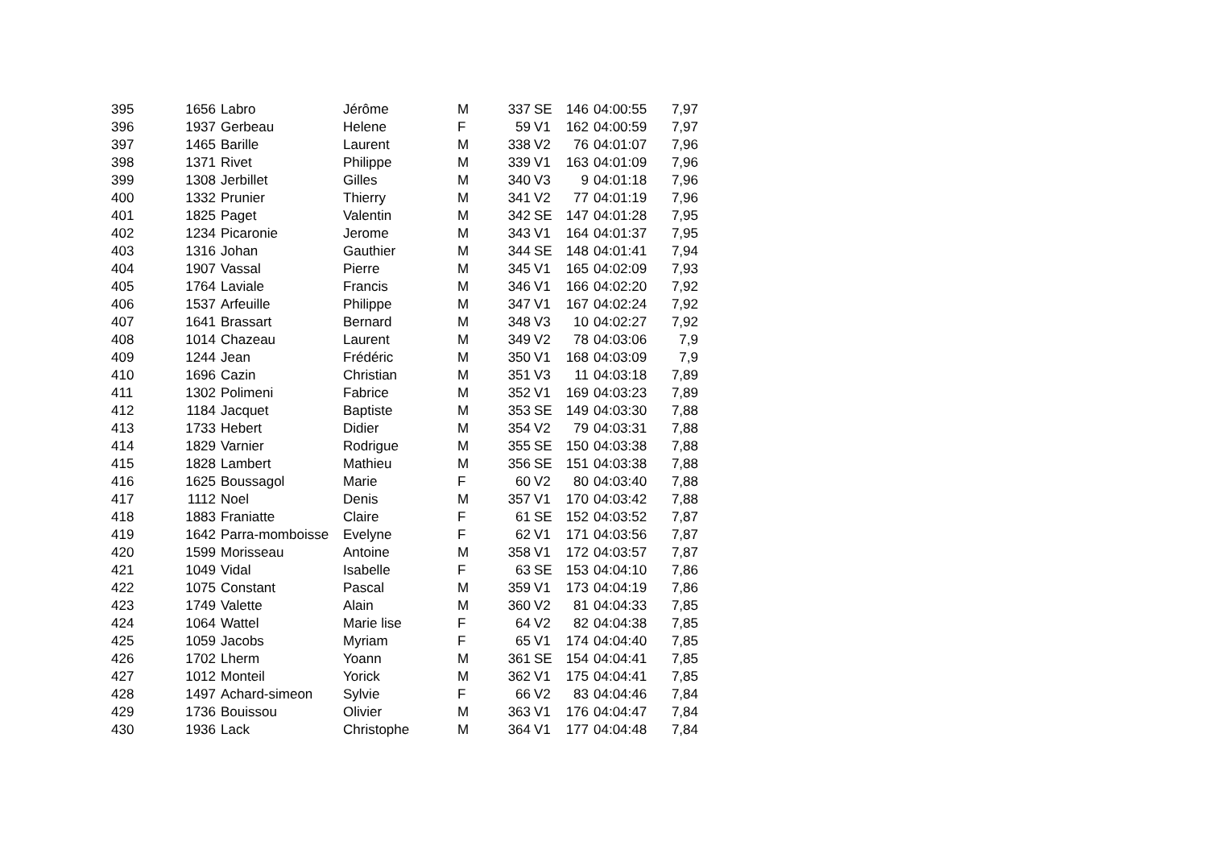| 395 | 1656 | Labro | Jérôme | M | 337 | SE | 146 | 04:00:55 | 7,97 |
| 396 | 1937 | Gerbeau | Helene | F | 59 | V1 | 162 | 04:00:59 | 7,97 |
| 397 | 1465 | Barille | Laurent | M | 338 | V2 | 76 | 04:01:07 | 7,96 |
| 398 | 1371 | Rivet | Philippe | M | 339 | V1 | 163 | 04:01:09 | 7,96 |
| 399 | 1308 | Jerbillet | Gilles | M | 340 | V3 | 9 | 04:01:18 | 7,96 |
| 400 | 1332 | Prunier | Thierry | M | 341 | V2 | 77 | 04:01:19 | 7,96 |
| 401 | 1825 | Paget | Valentin | M | 342 | SE | 147 | 04:01:28 | 7,95 |
| 402 | 1234 | Picaronie | Jerome | M | 343 | V1 | 164 | 04:01:37 | 7,95 |
| 403 | 1316 | Johan | Gauthier | M | 344 | SE | 148 | 04:01:41 | 7,94 |
| 404 | 1907 | Vassal | Pierre | M | 345 | V1 | 165 | 04:02:09 | 7,93 |
| 405 | 1764 | Laviale | Francis | M | 346 | V1 | 166 | 04:02:20 | 7,92 |
| 406 | 1537 | Arfeuille | Philippe | M | 347 | V1 | 167 | 04:02:24 | 7,92 |
| 407 | 1641 | Brassart | Bernard | M | 348 | V3 | 10 | 04:02:27 | 7,92 |
| 408 | 1014 | Chazeau | Laurent | M | 349 | V2 | 78 | 04:03:06 | 7,9 |
| 409 | 1244 | Jean | Frédéric | M | 350 | V1 | 168 | 04:03:09 | 7,9 |
| 410 | 1696 | Cazin | Christian | M | 351 | V3 | 11 | 04:03:18 | 7,89 |
| 411 | 1302 | Polimeni | Fabrice | M | 352 | V1 | 169 | 04:03:23 | 7,89 |
| 412 | 1184 | Jacquet | Baptiste | M | 353 | SE | 149 | 04:03:30 | 7,88 |
| 413 | 1733 | Hebert | Didier | M | 354 | V2 | 79 | 04:03:31 | 7,88 |
| 414 | 1829 | Varnier | Rodrigue | M | 355 | SE | 150 | 04:03:38 | 7,88 |
| 415 | 1828 | Lambert | Mathieu | M | 356 | SE | 151 | 04:03:38 | 7,88 |
| 416 | 1625 | Boussagol | Marie | F | 60 | V2 | 80 | 04:03:40 | 7,88 |
| 417 | 1112 | Noel | Denis | M | 357 | V1 | 170 | 04:03:42 | 7,88 |
| 418 | 1883 | Franiatte | Claire | F | 61 | SE | 152 | 04:03:52 | 7,87 |
| 419 | 1642 | Parra-momboisse | Evelyne | F | 62 | V1 | 171 | 04:03:56 | 7,87 |
| 420 | 1599 | Morisseau | Antoine | M | 358 | V1 | 172 | 04:03:57 | 7,87 |
| 421 | 1049 | Vidal | Isabelle | F | 63 | SE | 153 | 04:04:10 | 7,86 |
| 422 | 1075 | Constant | Pascal | M | 359 | V1 | 173 | 04:04:19 | 7,86 |
| 423 | 1749 | Valette | Alain | M | 360 | V2 | 81 | 04:04:33 | 7,85 |
| 424 | 1064 | Wattel | Marie lise | F | 64 | V2 | 82 | 04:04:38 | 7,85 |
| 425 | 1059 | Jacobs | Myriam | F | 65 | V1 | 174 | 04:04:40 | 7,85 |
| 426 | 1702 | Lherm | Yoann | M | 361 | SE | 154 | 04:04:41 | 7,85 |
| 427 | 1012 | Monteil | Yorick | M | 362 | V1 | 175 | 04:04:41 | 7,85 |
| 428 | 1497 | Achard-simeon | Sylvie | F | 66 | V2 | 83 | 04:04:46 | 7,84 |
| 429 | 1736 | Bouissou | Olivier | M | 363 | V1 | 176 | 04:04:47 | 7,84 |
| 430 | 1936 | Lack | Christophe | M | 364 | V1 | 177 | 04:04:48 | 7,84 |